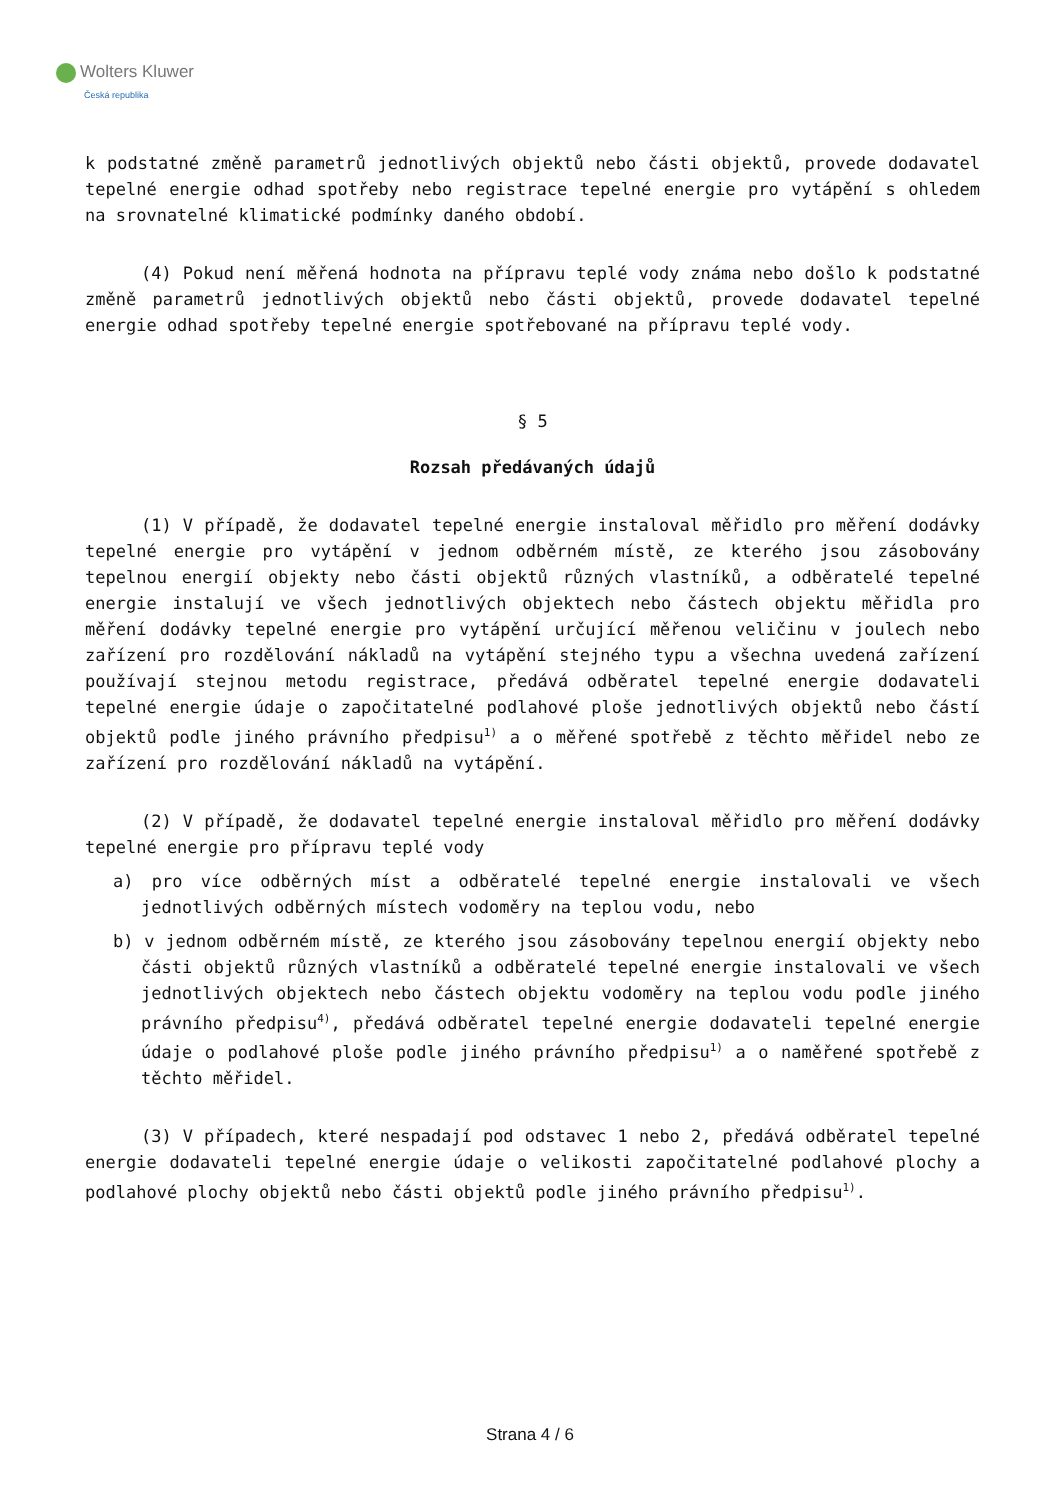Wolters Kluwer
Česká republika
k podstatné změně parametrů jednotlivých objektů nebo části objektů, provede dodavatel tepelné energie odhad spotřeby nebo registrace tepelné energie pro vytápění s ohledem na srovnatelné klimatické podmínky daného období.
(4) Pokud není měřená hodnota na přípravu teplé vody známa nebo došlo k podstatné změně parametrů jednotlivých objektů nebo části objektů, provede dodavatel tepelné energie odhad spotřeby tepelné energie spotřebované na přípravu teplé vody.
§ 5
Rozsah předávaných údajů
(1) V případě, že dodavatel tepelné energie instaloval měřidlo pro měření dodávky tepelné energie pro vytápění v jednom odběrném místě, ze kterého jsou zásobovány tepelnou energií objekty nebo části objektů různých vlastníků, a odběratelé tepelné energie instalují ve všech jednotlivých objektech nebo částech objektu měřidla pro měření dodávky tepelné energie pro vytápění určující měřenou veličinu v joulech nebo zařízení pro rozdělování nákladů na vytápění stejného typu a všechna uvedená zařízení používají stejnou metodu registrace, předává odběratel tepelné energie dodavateli tepelné energie údaje o započitatelné podlahové ploše jednotlivých objektů nebo částí objektů podle jiného právního předpisu<sup>1)</sup> a o měřené spotřebě z těchto měřidel nebo ze zařízení pro rozdělování nákladů na vytápění.
(2) V případě, že dodavatel tepelné energie instaloval měřidlo pro měření dodávky tepelné energie pro přípravu teplé vody
a) pro více odběrných míst a odběratelé tepelné energie instalovali ve všech jednotlivých odběrných místech vodoměry na teplou vodu, nebo
b) v jednom odběrném místě, ze kterého jsou zásobovány tepelnou energií objekty nebo části objektů různých vlastníků a odběratelé tepelné energie instalovali ve všech jednotlivých objektech nebo částech objektu vodoměry na teplou vodu podle jiného právního předpisu<sup>4)</sup>, předává odběratel tepelné energie dodavateli tepelné energie údaje o podlahové ploše podle jiného právního předpisu<sup>1)</sup> a o naměřené spotřebě z těchto měřidel.
(3) V případech, které nespadají pod odstavec 1 nebo 2, předává odběratel tepelné energie dodavateli tepelné energie údaje o velikosti započitatelné podlahové plochy a podlahové plochy objektů nebo části objektů podle jiného právního předpisu<sup>1)</sup>.
Strana 4 / 6